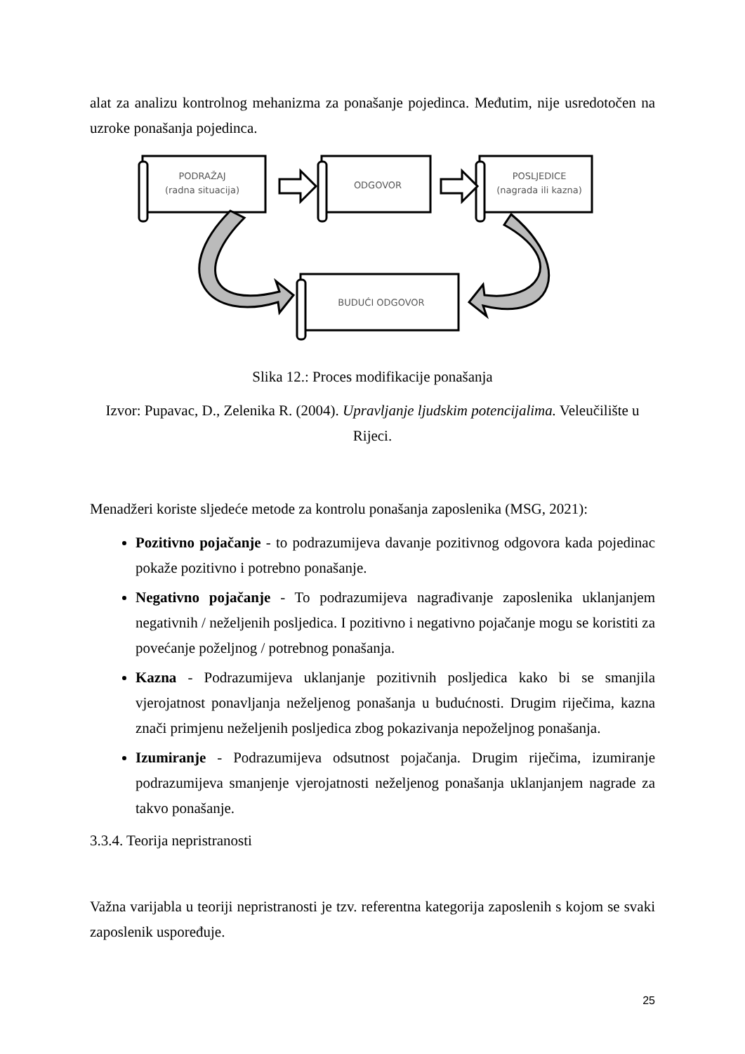alat za analizu kontrolnog mehanizma za ponašanje pojedinca. Međutim, nije usredotočen na uzroke ponašanja pojedinca.
PODRAŽAJ
(radna situacija)
ODGOVOR
POSLJEDICE
(nagrada ili kazna)
BUDUĆI ODGOVOR
Slika 12.: Proces modifikacije ponašanja
Izvor: Pupavac, D., Zelenika R. (2004). Upravljanje ljudskim potencijalima. Veleučilište u Rijeci.
Menadžeri koriste sljedeće metode za kontrolu ponašanja zaposlenika (MSG, 2021):
Pozitivno pojačanje - to podrazumijeva davanje pozitivnog odgovora kada pojedinac pokaže pozitivno i potrebno ponašanje.
Negativno pojačanje - To podrazumijeva nagrađivanje zaposlenika uklanjanjem negativnih / neželjenih posljedica. I pozitivno i negativno pojačanje mogu se koristiti za povećanje poželjnog / potrebnog ponašanja.
Kazna - Podrazumijeva uklanjanje pozitivnih posljedica kako bi se smanjila vjerojatnost ponavljanja neželjenog ponašanja u budućnosti. Drugim riječima, kazna znači primjenu neželjenih posljedica zbog pokazivanja nepoželjnog ponašanja.
Izumiranje - Podrazumijeva odsutnost pojačanja. Drugim riječima, izumiranje podrazumijeva smanjenje vjerojatnosti neželjenog ponašanja uklanjanjem nagrade za takvo ponašanje.
3.3.4. Teorija nepristranosti
Važna varijabla u teoriji nepristranosti je tzv. referentna kategorija zaposlenih s kojom se svaki zaposlenik uspoređuje.
25